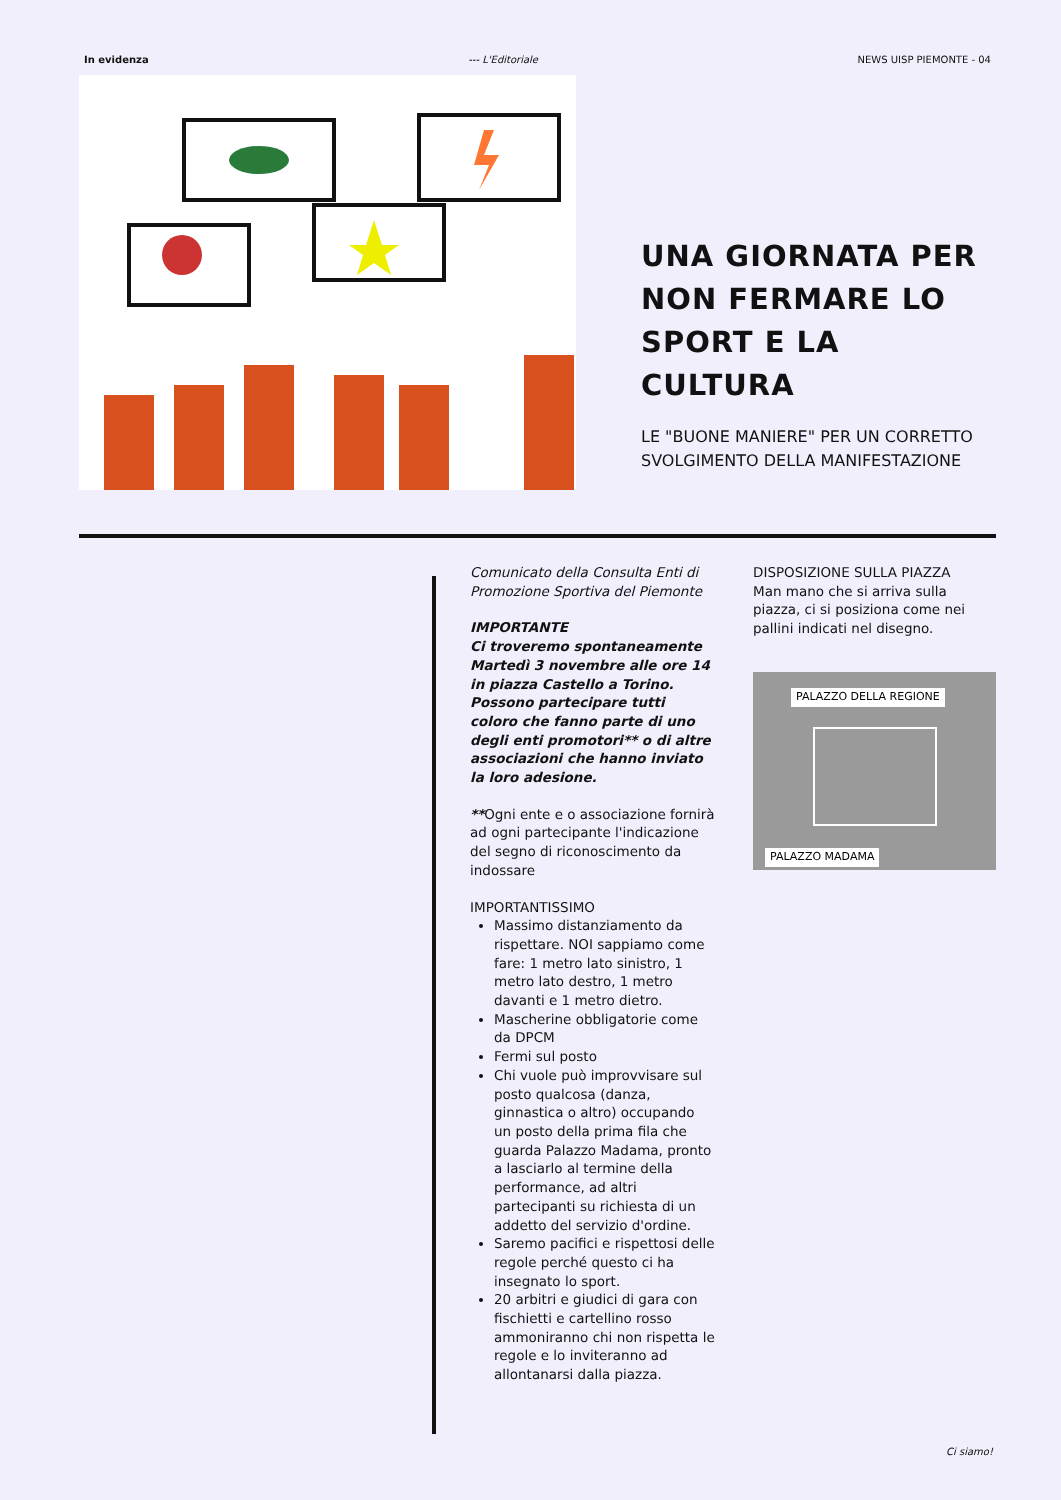In evidenza --- L'Editoriale NEWS UISP PIEMONTE - 04
UNA GIORNATA PER NON FERMARE LO SPORT E LA CULTURA
LE "BUONE MANIERE" PER UN CORRETTO SVOLGIMENTO DELLA MANIFESTAZIONE
Comunicato della Consulta Enti di Promozione Sportiva del Piemonte
IMPORTANTE
Ci troveremo spontaneamente Martedì 3 novembre alle ore 14 in piazza Castello a Torino. Possono partecipare tutti coloro che fanno parte di uno degli enti promotori** o di altre associazioni che hanno inviato la loro adesione.
**Ogni ente e o associazione fornirà ad ogni partecipante l'indicazione del segno di riconoscimento da indossare
IMPORTANTISSIMO
Massimo distanziamento da rispettare. NOI sappiamo come fare: 1 metro lato sinistro, 1 metro lato destro, 1 metro davanti e 1 metro dietro.
Mascherine obbligatorie come da DPCM
Fermi sul posto
Chi vuole può improvvisare sul posto qualcosa (danza, ginnastica o altro) occupando un posto della prima fila che guarda Palazzo Madama, pronto a lasciarlo al termine della performance, ad altri partecipanti su richiesta di un addetto del servizio d'ordine.
Saremo pacifici e rispettosi delle regole perché questo ci ha insegnato lo sport.
20 arbitri e giudici di gara con fischietti e cartellino rosso ammoniranno chi non rispetta le regole e lo inviteranno ad allontanarsi dalla piazza.
DISPOSIZIONE SULLA PIAZZA
Man mano che si arriva sulla piazza, ci si posiziona come nei pallini indicati nel disegno.
PALAZZO DELLA REGIONE
PALAZZO MADAMA
Ci siamo!